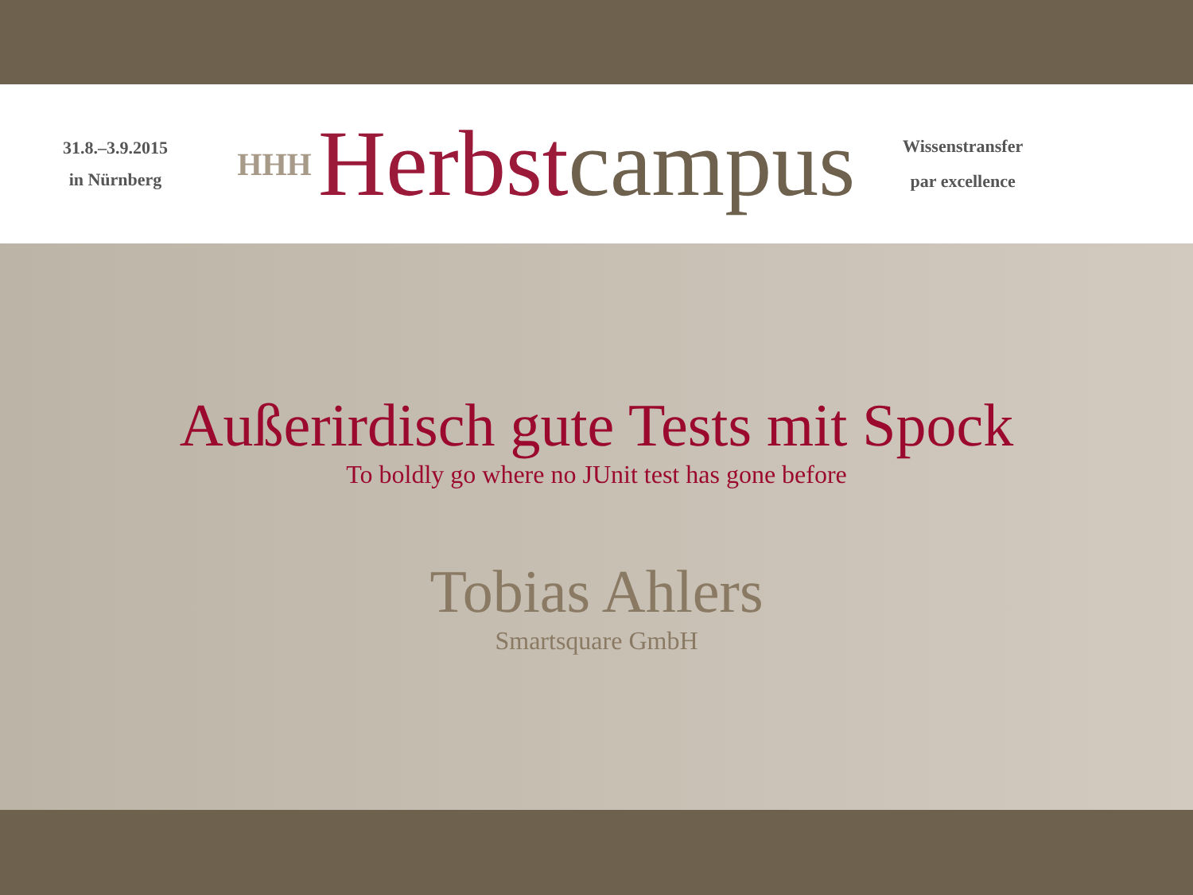31.8.–3.9.2015
in Nürnberg
HHH
Herbst campus
Wissenstransfer
par excellence
Außerirdisch gute Tests mit Spock
To boldly go where no JUnit test has gone before
Tobias Ahlers
Smartsquare GmbH